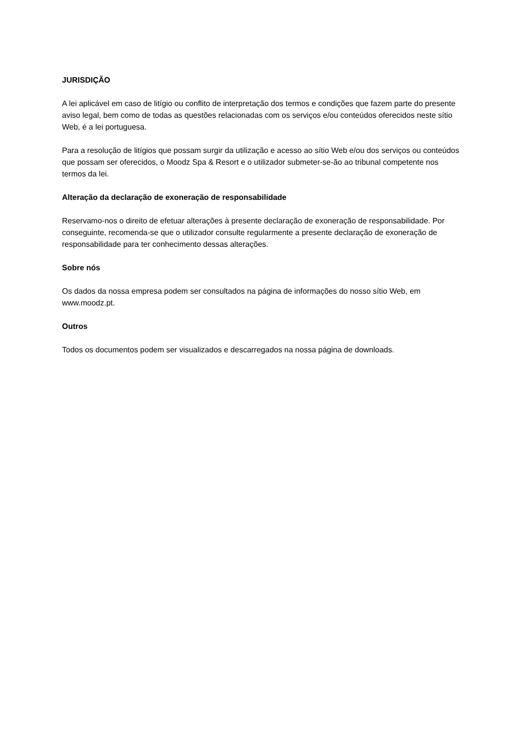JURISDIÇÃO
A lei aplicável em caso de litígio ou conflito de interpretação dos termos e condições que fazem parte do presente aviso legal, bem como de todas as questões relacionadas com os serviços e/ou conteúdos oferecidos neste sítio Web, é a lei portuguesa.
Para a resolução de litígios que possam surgir da utilização e acesso ao sítio Web e/ou dos serviços ou conteúdos que possam ser oferecidos, o Moodz Spa & Resort e o utilizador submeter-se-ão ao tribunal competente nos termos da lei.
Alteração da declaração de exoneração de responsabilidade
Reservamo-nos o direito de efetuar alterações à presente declaração de exoneração de responsabilidade. Por conseguinte, recomenda-se que o utilizador consulte regularmente a presente declaração de exoneração de responsabilidade para ter conhecimento dessas alterações.
Sobre nós
Os dados da nossa empresa podem ser consultados na página de informações do nosso sítio Web, em www.moodz.pt.
Outros
Todos os documentos podem ser visualizados e descarregados na nossa página de downloads.